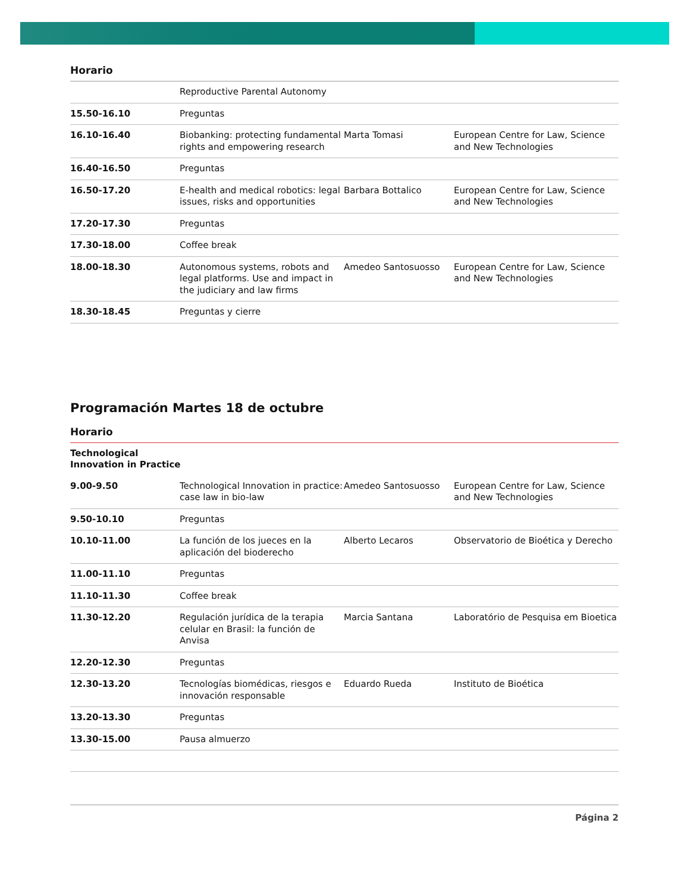Horario
| | Reproductive Parental Autonomy | | |
| 15.50-16.10 | Preguntas | | |
| 16.10-16.40 | Biobanking: protecting fundamental rights and empowering research | Marta Tomasi | European Centre for Law, Science and New Technologies |
| 16.40-16.50 | Preguntas | | |
| 16.50-17.20 | E-health and medical robotics: legal issues, risks and opportunities | Barbara Bottalico | European Centre for Law, Science and New Technologies |
| 17.20-17.30 | Preguntas | | |
| 17.30-18.00 | Coffee break | | |
| 18.00-18.30 | Autonomous systems, robots and legal platforms. Use and impact in the judiciary and law firms | Amedeo Santosuosso | European Centre for Law, Science and New Technologies |
| 18.30-18.45 | Preguntas y cierre | | |
Programación Martes 18 de octubre
Horario
| Technological Innovation in Practice | | | |
| 9.00-9.50 | Technological Innovation in practice: case law in bio-law | Amedeo Santosuosso | European Centre for Law, Science and New Technologies |
| 9.50-10.10 | Preguntas | | |
| 10.10-11.00 | La función de los jueces en la aplicación del bioderecho | Alberto Lecaros | Observatorio de Bioética y Derecho |
| 11.00-11.10 | Preguntas | | |
| 11.10-11.30 | Coffee break | | |
| 11.30-12.20 | Regulación jurídica de la terapia celular en Brasil: la función de Anvisa | Marcia Santana | Laboratório de Pesquisa em Bioetica |
| 12.20-12.30 | Preguntas | | |
| 12.30-13.20 | Tecnologías biomédicas, riesgos e innovación responsable | Eduardo Rueda | Instituto de Bioética |
| 13.20-13.30 | Preguntas | | |
| 13.30-15.00 | Pausa almuerzo | | |
Página 2